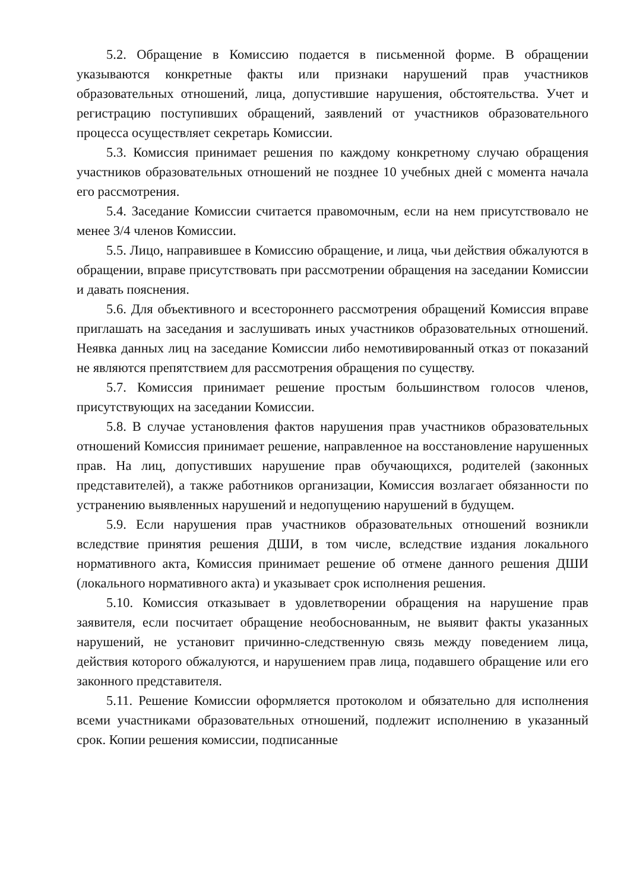5.2. Обращение в Комиссию подается в письменной форме. В обращении указываются конкретные факты или признаки нарушений прав участников образовательных отношений, лица, допустившие нарушения, обстоятельства. Учет и регистрацию поступивших обращений, заявлений от участников образовательного процесса осуществляет секретарь Комиссии.
5.3. Комиссия принимает решения по каждому конкретному случаю обращения участников образовательных отношений не позднее 10 учебных дней с момента начала его рассмотрения.
5.4. Заседание Комиссии считается правомочным, если на нем присутствовало не менее 3/4 членов Комиссии.
5.5. Лицо, направившее в Комиссию обращение, и лица, чьи действия обжалуются в обращении, вправе присутствовать при рассмотрении обращения на заседании Комиссии и давать пояснения.
5.6. Для объективного и всестороннего рассмотрения обращений Комиссия вправе приглашать на заседания и заслушивать иных участников образовательных отношений. Неявка данных лиц на заседание Комиссии либо немотивированный отказ от показаний не являются препятствием для рассмотрения обращения по существу.
5.7. Комиссия принимает решение простым большинством голосов членов, присутствующих на заседании Комиссии.
5.8. В случае установления фактов нарушения прав участников образовательных отношений Комиссия принимает решение, направленное на восстановление нарушенных прав. На лиц, допустивших нарушение прав обучающихся, родителей (законных представителей), а также работников организации, Комиссия возлагает обязанности по устранению выявленных нарушений и недопущению нарушений в будущем.
5.9. Если нарушения прав участников образовательных отношений возникли вследствие принятия решения ДШИ, в том числе, вследствие издания локального нормативного акта, Комиссия принимает решение об отмене данного решения ДШИ (локального нормативного акта) и указывает срок исполнения решения.
5.10. Комиссия отказывает в удовлетворении обращения на нарушение прав заявителя, если посчитает обращение необоснованным, не выявит факты указанных нарушений, не установит причинно-следственную связь между поведением лица, действия которого обжалуются, и нарушением прав лица, подавшего обращение или его законного представителя.
5.11. Решение Комиссии оформляется протоколом и обязательно для исполнения всеми участниками образовательных отношений, подлежит исполнению в указанный срок. Копии решения комиссии, подписанные